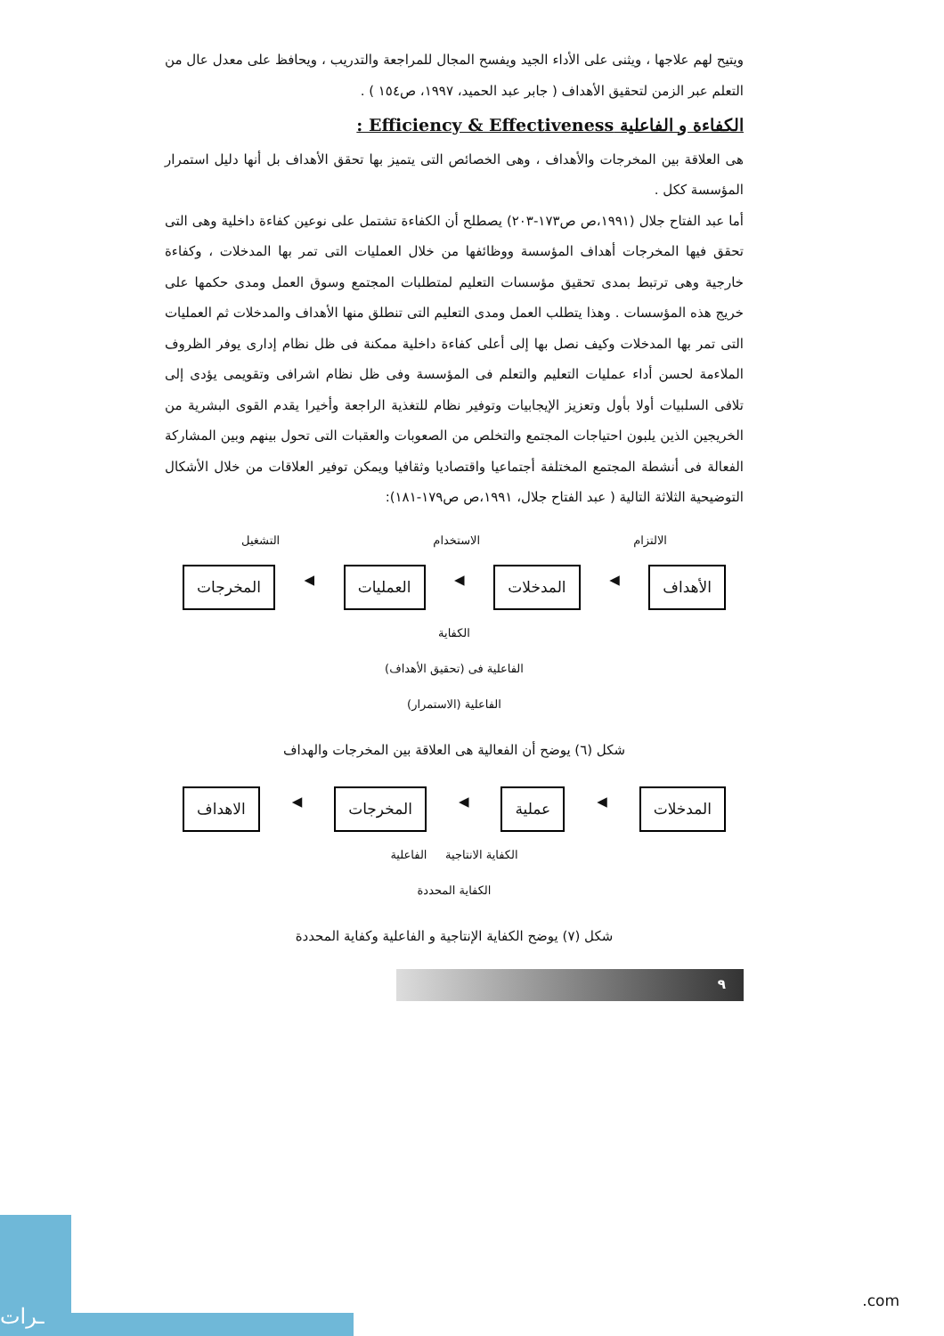ويتيح لهم علاجها ، ويثنى على الأداء الجيد ويفسح المجال للمراجعة والتدريب ، ويحافظ على معدل عال من التعلم عبر الزمن لتحقيق الأهداف ( جابر عبد الحميد، ١٩٩٧، ص١٥٤ ) .
الكفاءة و الفاعلية Efficiency & Effectiveness :
هى العلاقة بين المخرجات والأهداف ، وهى الخصائص التى يتميز بها تحقق الأهداف بل أنها دليل استمرار المؤسسة ككل .
أما عبد الفتاح جلال (١٩٩١،ص ص١٧٣-٢٠٣) يصطلح أن الكفاءة تشتمل على نوعين كفاءة داخلية وهى التى تحقق فيها المخرجات أهداف المؤسسة ووظائفها من خلال العمليات التى تمر بها المدخلات ، وكفاءة خارجية وهى ترتبط بمدى تحقيق مؤسسات التعليم لمتطلبات المجتمع وسوق العمل ومدى حكمها على خريج هذه المؤسسات . وهذا يتطلب العمل ومدى التعليم التى تنطلق منها الأهداف والمدخلات ثم العمليات التى تمر بها المدخلات وكيف نصل بها إلى أعلى كفاءة داخلية ممكنة فى ظل نظام إدارى يوفر الظروف الملاءمة لحسن أداء عمليات التعليم والتعلم فى المؤسسة وفى ظل نظام اشرافى وتقويمى يؤدى إلى تلافى السلبيات أولا بأول وتعزيز الإيجابيات وتوفير نظام للتغذية الراجعة وأخيرا يقدم القوى البشرية من الخريجين الذين يلبون احتياجات المجتمع والتخلص من الصعوبات والعقبات التى تحول بينهم وبين المشاركة الفعالة فى أنشطة المجتمع المختلفة أجتماعيا واقتصاديا وثقافيا ويمكن توفير العلاقات من خلال الأشكال التوضيحية الثلاثة التالية ( عبد الفتاح جلال، ١٩٩١،ص ص١٧٩-١٨١):
الالتزام الاستخدام التشغيل
الأهداف ◀ المدخلات ◀ العمليات ◀ المخرجات
الكفاية
الفاعلية فى (تحقيق الأهداف)
الفاعلية (الاستمرار)
شكل (٦) يوضح أن الفعالية هى العلاقة بين المخرجات والهداف
المدخلات ◀ عملية ◀ المخرجات ◀ الاهداف
الكفاية الانتاجية الفاعلية
الكفاية المحددة
شكل (٧) يوضح الكفاية الإنتاجية و الفاعلية وكفاية المحددة
٩
ـرات
.com